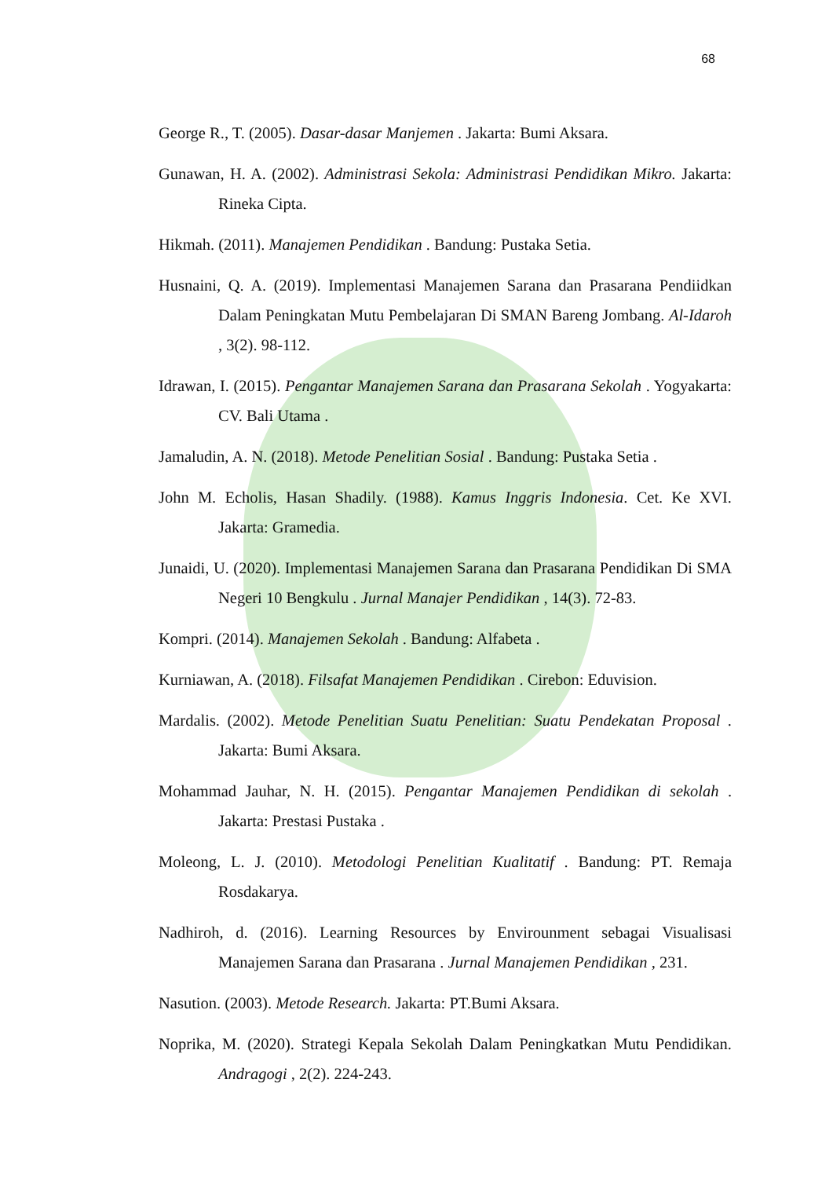68
George R., T. (2005). Dasar-dasar Manjemen . Jakarta: Bumi Aksara.
Gunawan, H. A. (2002). Administrasi Sekola: Administrasi Pendidikan Mikro. Jakarta: Rineka Cipta.
Hikmah. (2011). Manajemen Pendidikan . Bandung: Pustaka Setia.
Husnaini, Q. A. (2019). Implementasi Manajemen Sarana dan Prasarana Pendiidkan Dalam Peningkatan Mutu Pembelajaran Di SMAN Bareng Jombang. Al-Idaroh , 3(2). 98-112.
Idrawan, I. (2015). Pengantar Manajemen Sarana dan Prasarana Sekolah . Yogyakarta: CV. Bali Utama .
Jamaludin, A. N. (2018). Metode Penelitian Sosial . Bandung: Pustaka Setia .
John M. Echolis, Hasan Shadily. (1988). Kamus Inggris Indonesia. Cet. Ke XVI. Jakarta: Gramedia.
Junaidi, U. (2020). Implementasi Manajemen Sarana dan Prasarana Pendidikan Di SMA Negeri 10 Bengkulu . Jurnal Manajer Pendidikan , 14(3). 72-83.
Kompri. (2014). Manajemen Sekolah . Bandung: Alfabeta .
Kurniawan, A. (2018). Filsafat Manajemen Pendidikan . Cirebon: Eduvision.
Mardalis. (2002). Metode Penelitian Suatu Penelitian: Suatu Pendekatan Proposal . Jakarta: Bumi Aksara.
Mohammad Jauhar, N. H. (2015). Pengantar Manajemen Pendidikan di sekolah . Jakarta: Prestasi Pustaka .
Moleong, L. J. (2010). Metodologi Penelitian Kualitatif . Bandung: PT. Remaja Rosdakarya.
Nadhiroh, d. (2016). Learning Resources by Envirounment sebagai Visualisasi Manajemen Sarana dan Prasarana . Jurnal Manajemen Pendidikan , 231.
Nasution. (2003). Metode Research. Jakarta: PT.Bumi Aksara.
Noprika, M. (2020). Strategi Kepala Sekolah Dalam Peningkatkan Mutu Pendidikan. Andragogi , 2(2). 224-243.